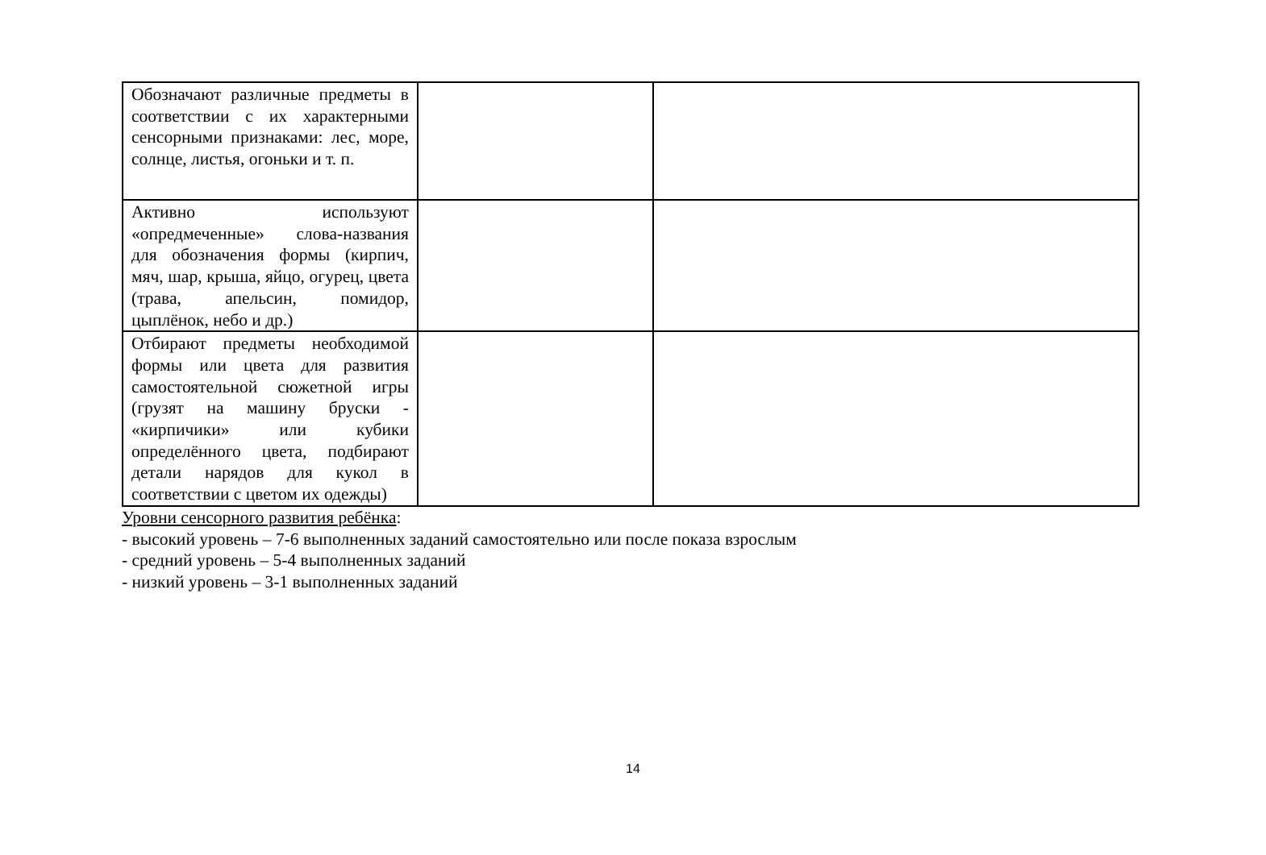| Обозначают различные предметы в соответствии с их характерными сенсорными признаками: лес, море, солнце, листья, огоньки и т. п. | | |
| Активно используют «опредмеченные» слова-названия для обозначения формы (кирпич, мяч, шар, крыша, яйцо, огурец, цвета (трава, апельсин, помидор, цыплёнок, небо и др.) | | |
| Отбирают предметы необходимой формы или цвета для развития самостоятельной сюжетной игры (грузят на машину бруски - «кирпичики» или кубики определённого цвета, подбирают детали нарядов для кукол в соответствии с цветом их одежды) | | |
Уровни сенсорного развития ребёнка:
- высокий уровень – 7-6 выполненных заданий самостоятельно или после показа взрослым
- средний уровень – 5-4 выполненных заданий
- низкий уровень – 3-1 выполненных заданий
14